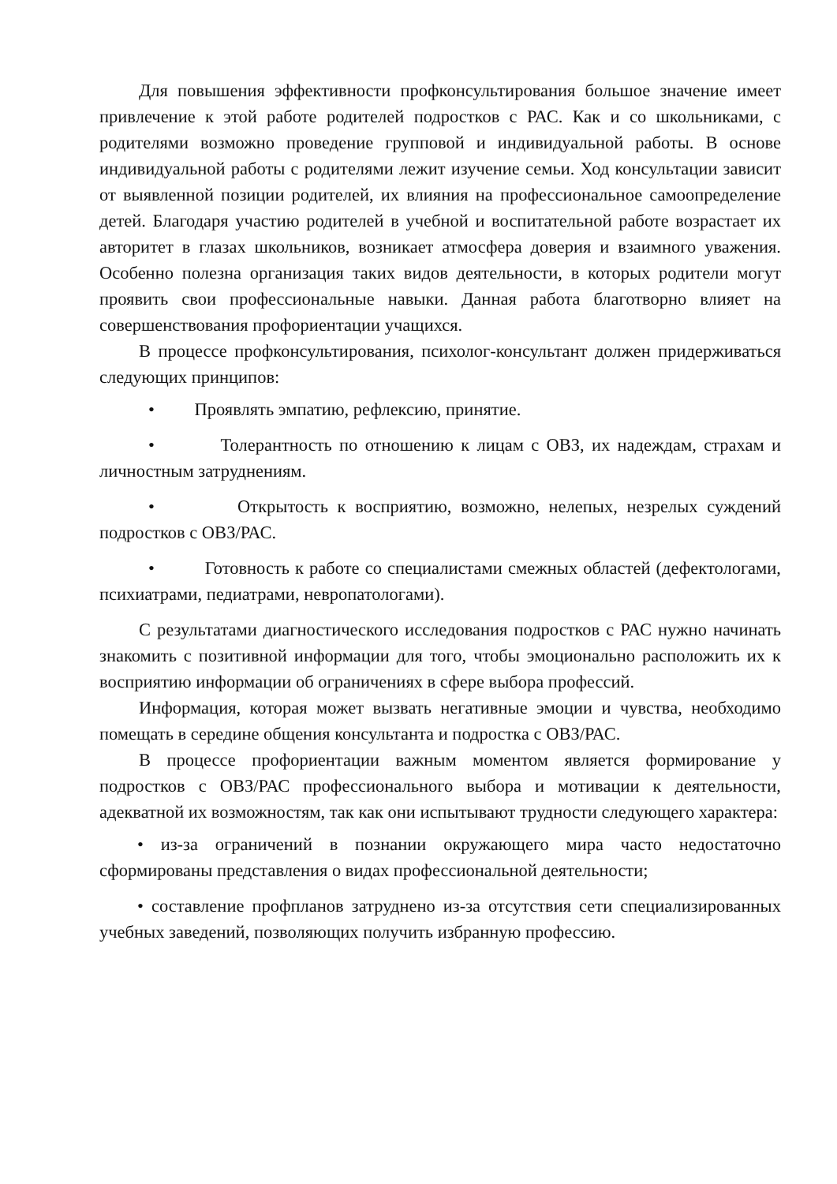Для повышения эффективности профконсультирования большое значение имеет привлечение к этой работе родителей подростков с РАС. Как и со школьниками, с родителями возможно проведение групповой и индивидуальной работы. В основе индивидуальной работы с родителями лежит изучение семьи. Ход консультации зависит от выявленной позиции родителей, их влияния на профессиональное самоопределение детей. Благодаря участию родителей в учебной и воспитательной работе возрастает их авторитет в глазах школьников, возникает атмосфера доверия и взаимного уважения. Особенно полезна организация таких видов деятельности, в которых родители могут проявить свои профессиональные навыки. Данная работа благотворно влияет на совершенствования профориентации учащихся.
В процессе профконсультирования, психолог-консультант должен придерживаться следующих принципов:
• Проявлять эмпатию, рефлексию, принятие.
• Толерантность по отношению к лицам с ОВЗ, их надеждам, страхам и личностным затруднениям.
• Открытость к восприятию, возможно, нелепых, незрелых суждений подростков с ОВЗ/РАС.
• Готовность к работе со специалистами смежных областей (дефектологами, психиатрами, педиатрами, невропатологами).
С результатами диагностического исследования подростков с РАС нужно начинать знакомить с позитивной информации для того, чтобы эмоционально расположить их к восприятию информации об ограничениях в сфере выбора профессий.
Информация, которая может вызвать негативные эмоции и чувства, необходимо помещать в середине общения консультанта и подростка с ОВЗ/РАС.
В процессе профориентации важным моментом является формирование у подростков с ОВЗ/РАС профессионального выбора и мотивации к деятельности, адекватной их возможностям, так как они испытывают трудности следующего характера:
• из-за ограничений в познании окружающего мира часто недостаточно сформированы представления о видах профессиональной деятельности;
• составление профпланов затруднено из-за отсутствия сети специализированных учебных заведений, позволяющих получить избранную профессию.